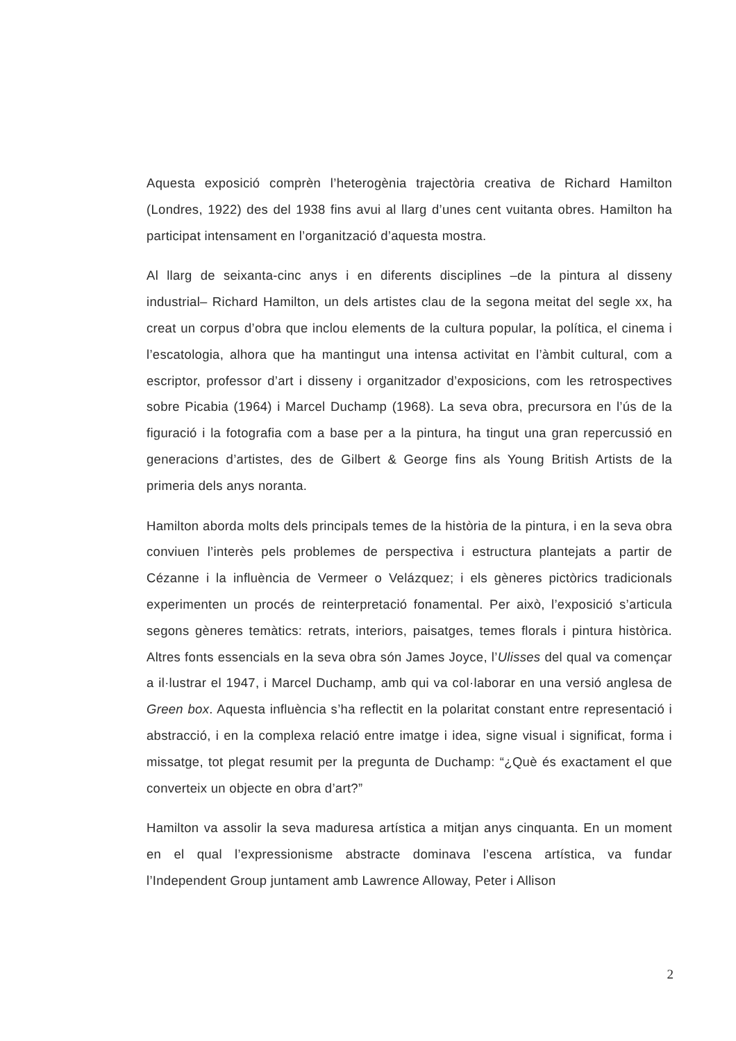Aquesta exposició comprèn l’heterogènia trajectòria creativa de Richard Hamilton (Londres, 1922) des del 1938 fins avui al llarg d’unes cent vuitanta obres. Hamilton ha participat intensament en l’organització d’aquesta mostra.
Al llarg de seixanta-cinc anys i en diferents disciplines –de la pintura al disseny industrial– Richard Hamilton, un dels artistes clau de la segona meitat del segle xx, ha creat un corpus d’obra que inclou elements de la cultura popular, la política, el cinema i l’escatologia, alhora que ha mantingut una intensa activitat en l’àmbit cultural, com a escriptor, professor d’art i disseny i organitzador d’exposicions, com les retrospectives sobre Picabia (1964) i Marcel Duchamp (1968). La seva obra, precursora en l’ús de la figuració i la fotografia com a base per a la pintura, ha tingut una gran repercussió en generacions d’artistes, des de Gilbert & George fins als Young British Artists de la primeria dels anys noranta.
Hamilton aborda molts dels principals temes de la història de la pintura, i en la seva obra conviuen l’interès pels problemes de perspectiva i estructura plantejats a partir de Cézanne i la influència de Vermeer o Velázquez; i els gèneres pictòrics tradicionals experimenten un procés de reinterpretació fonamental. Per això, l’exposició s’articula segons gèneres temàtics: retrats, interiors, paisatges, temes florals i pintura històrica. Altres fonts essencials en la seva obra són James Joyce, l’Ulisses del qual va començar a il·lustrar el 1947, i Marcel Duchamp, amb qui va col·laborar en una versió anglesa de Green box. Aquesta influència s’ha reflectit en la polaritat constant entre representació i abstracció, i en la complexa relació entre imatge i idea, signe visual i significat, forma i missatge, tot plegat resumit per la pregunta de Duchamp: “¿Què és exactament el que converteix un objecte en obra d’art?”
Hamilton va assolir la seva maduresa artística a mitjan anys cinquanta. En un moment en el qual l’expressionisme abstracte dominava l’escena artística, va fundar l’Independent Group juntament amb Lawrence Alloway, Peter i Allison
2